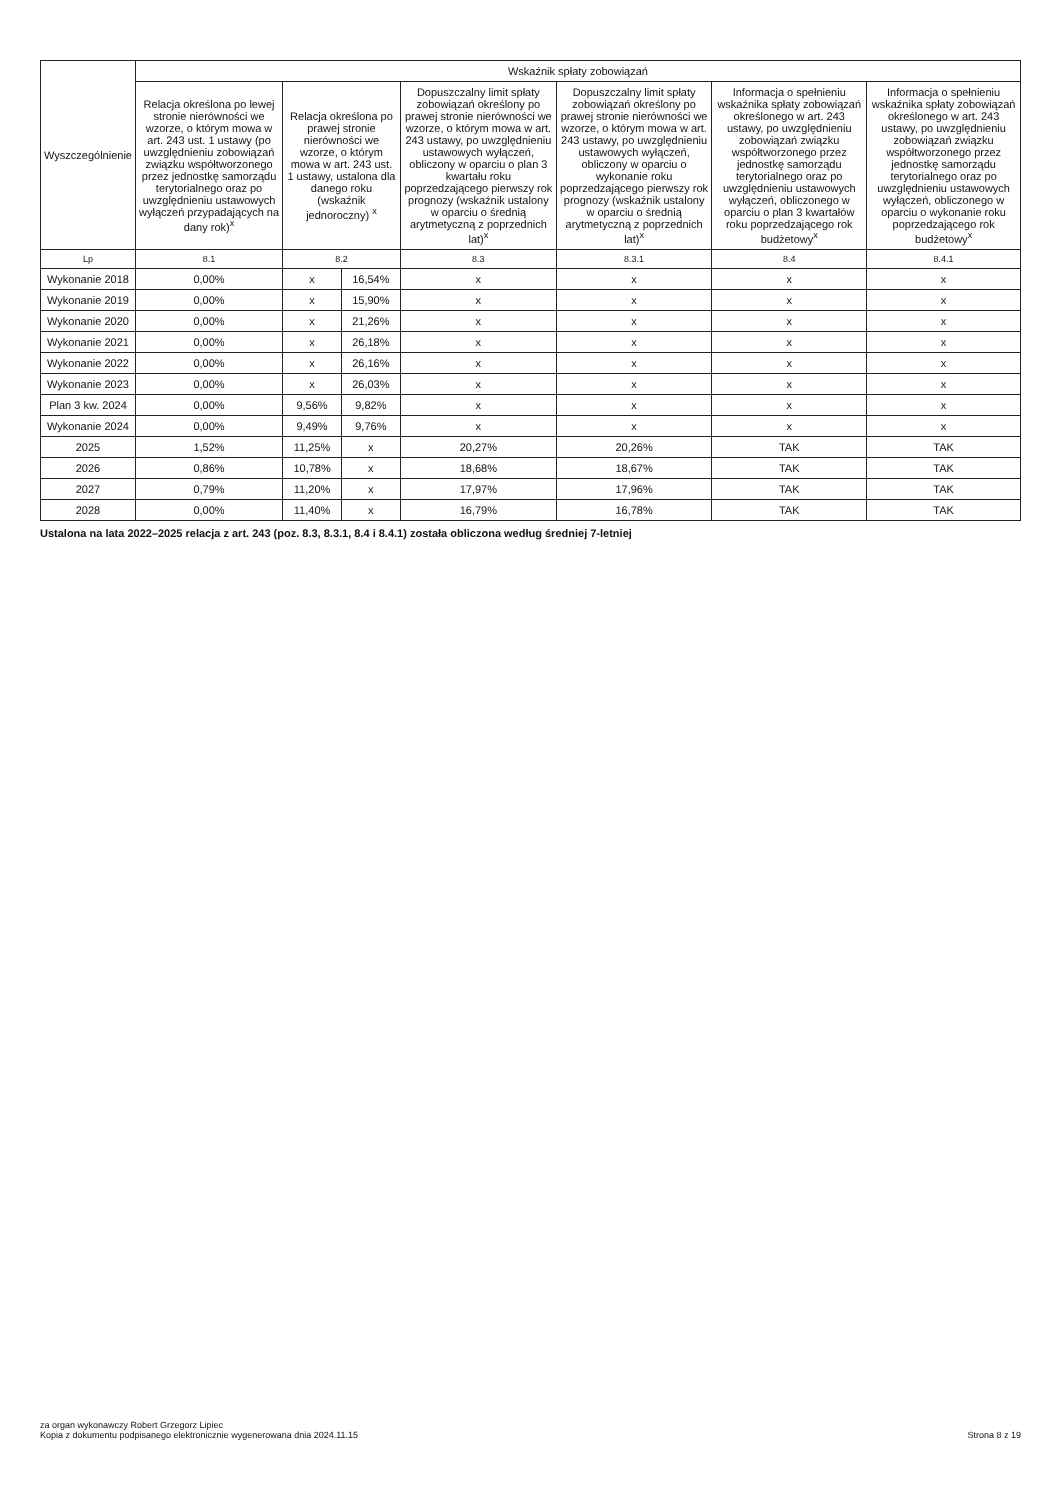| Wyszczególnienie | Wskaźnik spłaty zobowiązań | | | | | | |
| --- | --- | --- | --- | --- | --- | --- | --- |
| | Relacja określona po lewej stronie nierówności we wzorze, o którym mowa w art. 243 ust. 1 ustawy (po uwzględnieniu zobowiązań związku współtworzonego przez jednostkę samorządu terytorialnego oraz po uwzględnieniu ustawowych wyłączeń przypadających na dany rok)<sup>x</sup> | Relacja określona po prawej stronie nierówności we wzorze, o którym mowa w art. 243 ust. 1 ustawy, ustalona dla danego roku (wskaźnik jednoroczny) <sup>x</sup> | | Dopuszczalny limit spłaty zobowiązań określony po prawej stronie nierówności we wzorze, o którym mowa w art. 243 ustawy, po uwzględnieniu ustawowych wyłączeń, obliczony w oparciu o plan 3 kwartału roku poprzedzającego pierwszy rok prognozy (wskaźnik ustalony w oparciu o średnią arytmetyczną z poprzednich lat)<sup>x</sup> | Dopuszczalny limit spłaty zobowiązań określony po prawej stronie nierówności we wzorze, o którym mowa w art. 243 ustawy, po uwzględnieniu ustawowych wyłączeń, obliczony w oparciu o wykonanie roku poprzedzającego pierwszy rok prognozy (wskaźnik ustalony w oparciu o średnią arytmetyczną z poprzednich lat)<sup>x</sup> | Informacja o spełnieniu wskaźnika spłaty zobowiązań określonego w art. 243 ustawy, po uwzględnieniu zobowiązań związku współtworzonego przez jednostkę samorządu terytorialnego oraz po uwzględnieniu ustawowych wyłączeń, obliczonego w oparciu o plan 3 kwartałów roku poprzedzającego rok budżetowy<sup>x</sup> | Informacja o spełnieniu wskaźnika spłaty zobowiązań określonego w art. 243 ustawy, po uwzględnieniu zobowiązań związku współtworzonego przez jednostkę samorządu terytorialnego oraz po uwzględnieniu ustawowych wyłączeń, obliczonego w oparciu o wykonanie roku poprzedzającego rok budżetowy<sup>x</sup> |
| Lp | 8.1 | 8.2 | | 8.3 | 8.3.1 | 8.4 | 8.4.1 |
| Wykonanie 2018 | 0,00% | x | 16,54% | x | x | x | x |
| Wykonanie 2019 | 0,00% | x | 15,90% | x | x | x | x |
| Wykonanie 2020 | 0,00% | x | 21,26% | x | x | x | x |
| Wykonanie 2021 | 0,00% | x | 26,18% | x | x | x | x |
| Wykonanie 2022 | 0,00% | x | 26,16% | x | x | x | x |
| Wykonanie 2023 | 0,00% | x | 26,03% | x | x | x | x |
| Plan 3 kw. 2024 | 0,00% | 9,56% | 9,82% | x | x | x | x |
| Wykonanie 2024 | 0,00% | 9,49% | 9,76% | x | x | x | x |
| 2025 | 1,52% | 11,25% | x | 20,27% | 20,26% | TAK | TAK |
| 2026 | 0,86% | 10,78% | x | 18,68% | 18,67% | TAK | TAK |
| 2027 | 0,79% | 11,20% | x | 17,97% | 17,96% | TAK | TAK |
| 2028 | 0,00% | 11,40% | x | 16,79% | 16,78% | TAK | TAK |
Ustalona na lata 2022–2025 relacja z art. 243 (poz. 8.3, 8.3.1, 8.4 i 8.4.1) została obliczona według średniej 7-letniej
za organ wykonawczy Robert Grzegorz Lipiec
Kopia z dokumentu podpisanego elektronicznie wygenerowana dnia 2024.11.15
Strona 8 z 19